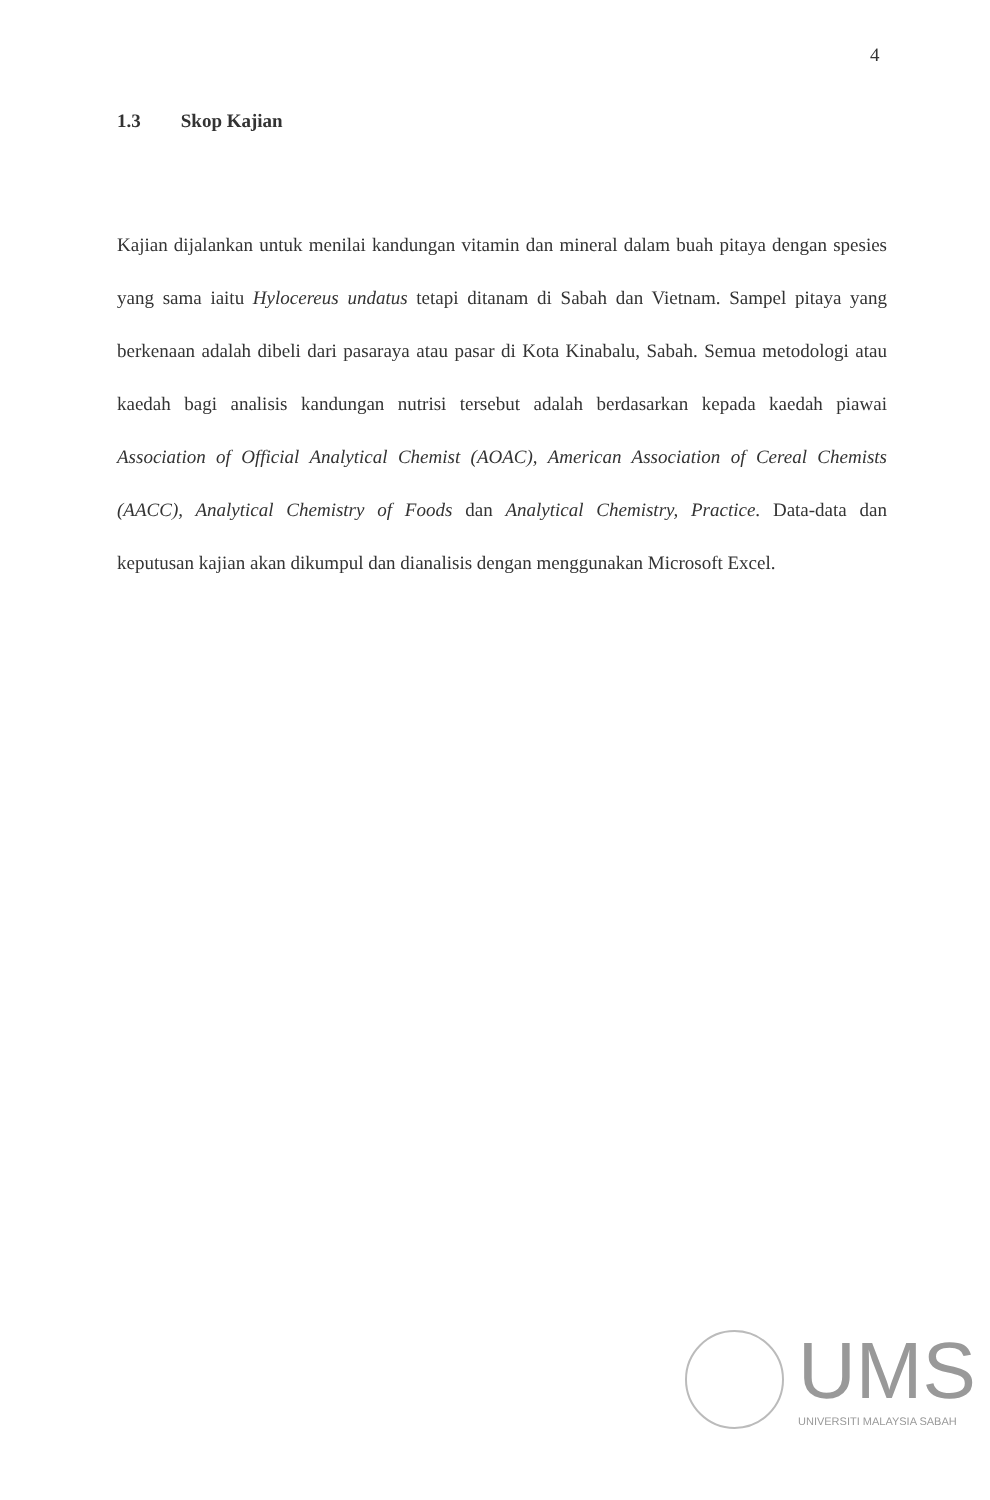4
1.3 Skop Kajian
Kajian dijalankan untuk menilai kandungan vitamin dan mineral dalam buah pitaya dengan spesies yang sama iaitu Hylocereus undatus tetapi ditanam di Sabah dan Vietnam. Sampel pitaya yang berkenaan adalah dibeli dari pasaraya atau pasar di Kota Kinabalu, Sabah. Semua metodologi atau kaedah bagi analisis kandungan nutrisi tersebut adalah berdasarkan kepada kaedah piawai Association of Official Analytical Chemist (AOAC), American Association of Cereal Chemists (AACC), Analytical Chemistry of Foods dan Analytical Chemistry, Practice. Data-data dan keputusan kajian akan dikumpul dan dianalisis dengan menggunakan Microsoft Excel.
UMS
UNIVERSITI MALAYSIA SABAH